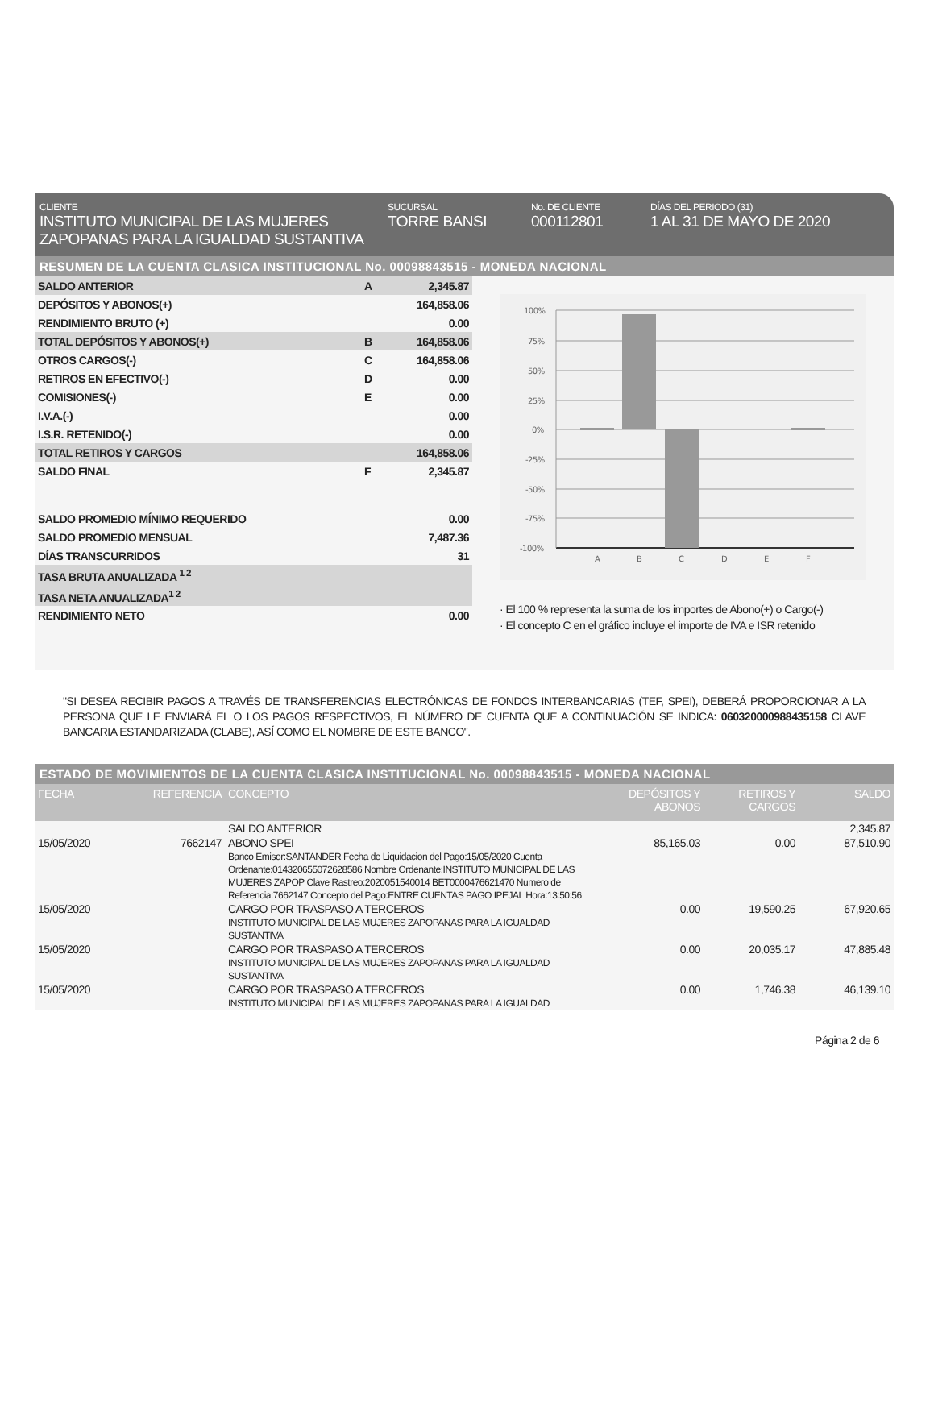CLIENTE
INSTITUTO MUNICIPAL DE LAS MUJERES ZAPOPANAS PARA LA IGUALDAD SUSTANTIVA
SUCURSAL
TORRE BANSI
No. DE CLIENTE
000112801
DÍAS DEL PERIODO (31)
1 AL 31 DE MAYO DE 2020
RESUMEN DE LA CUENTA CLASICA INSTITUCIONAL No. 00098843515 - MONEDA NACIONAL
| SALDO ANTERIOR | A | 2,345.87 |
| DEPÓSITOS Y ABONOS(+) | | 164,858.06 |
| RENDIMIENTO BRUTO (+) | | 0.00 |
| TOTAL DEPÓSITOS Y ABONOS(+) | B | 164,858.06 |
| OTROS CARGOS(-) | C | 164,858.06 |
| RETIROS EN EFECTIVO(-) | D | 0.00 |
| COMISIONES(-) | E | 0.00 |
| I.V.A.(-) | | 0.00 |
| I.S.R. RETENIDO(-) | | 0.00 |
| TOTAL RETIROS Y CARGOS | | 164,858.06 |
| SALDO FINAL | F | 2,345.87 |
| SALDO PROMEDIO MÍNIMO REQUERIDO | | 0.00 |
| SALDO PROMEDIO MENSUAL | | 7,487.36 |
| DÍAS TRANSCURRIDOS | | 31 |
| TASA BRUTA ANUALIZADA <sup>1 2</sup> | | |
| TASA NETA ANUALIZADA<sup>1 2</sup> | | |
| RENDIMIENTO NETO | | 0.00 |
100%
75%
50%
25%
0%
-25%
-50%
-75%
-100%
A
B
C
D
E
F
· El 100 % representa la suma de los importes de Abono(+) o Cargo(-)
· El concepto C en el gráfico incluye el importe de IVA e ISR retenido
"SI DESEA RECIBIR PAGOS A TRAVÉS DE TRANSFERENCIAS ELECTRÓNICAS DE FONDOS INTERBANCARIAS (TEF, SPEI), DEBERÁ PROPORCIONAR A LA PERSONA QUE LE ENVIARÁ EL O LOS PAGOS RESPECTIVOS, EL NÚMERO DE CUENTA QUE A CONTINUACIÓN SE INDICA: 060320000988435158 CLAVE BANCARIA ESTANDARIZADA (CLABE), ASÍ COMO EL NOMBRE DE ESTE BANCO".
ESTADO DE MOVIMIENTOS DE LA CUENTA CLASICA INSTITUCIONAL No. 00098843515 - MONEDA NACIONAL
| FECHA | REFERENCIA | CONCEPTO | DEPÓSITOS Y ABONOS | RETIROS Y CARGOS | SALDO |
| --- | --- | --- | --- | --- | --- |
| | | SALDO ANTERIOR | | | 2,345.87 |
| 15/05/2020 | 7662147 | ABONO SPEI Banco Emisor:SANTANDER Fecha de Liquidacion del Pago:15/05/2020 Cuenta Ordenante:014320655072628586 Nombre Ordenante:INSTITUTO MUNICIPAL DE LAS MUJERES ZAPOP Clave Rastreo:2020051540014 BET0000476621470 Numero de Referencia:7662147 Concepto del Pago:ENTRE CUENTAS PAGO IPEJAL Hora:13:50:56 | 85,165.03 | 0.00 | 87,510.90 |
| 15/05/2020 | | CARGO POR TRASPASO A TERCEROS INSTITUTO MUNICIPAL DE LAS MUJERES ZAPOPANAS PARA LA IGUALDAD SUSTANTIVA | 0.00 | 19,590.25 | 67,920.65 |
| 15/05/2020 | | CARGO POR TRASPASO A TERCEROS INSTITUTO MUNICIPAL DE LAS MUJERES ZAPOPANAS PARA LA IGUALDAD SUSTANTIVA | 0.00 | 20,035.17 | 47,885.48 |
| 15/05/2020 | | CARGO POR TRASPASO A TERCEROS INSTITUTO MUNICIPAL DE LAS MUJERES ZAPOPANAS PARA LA IGUALDAD | 0.00 | 1,746.38 | 46,139.10 |
Página 2 de 6